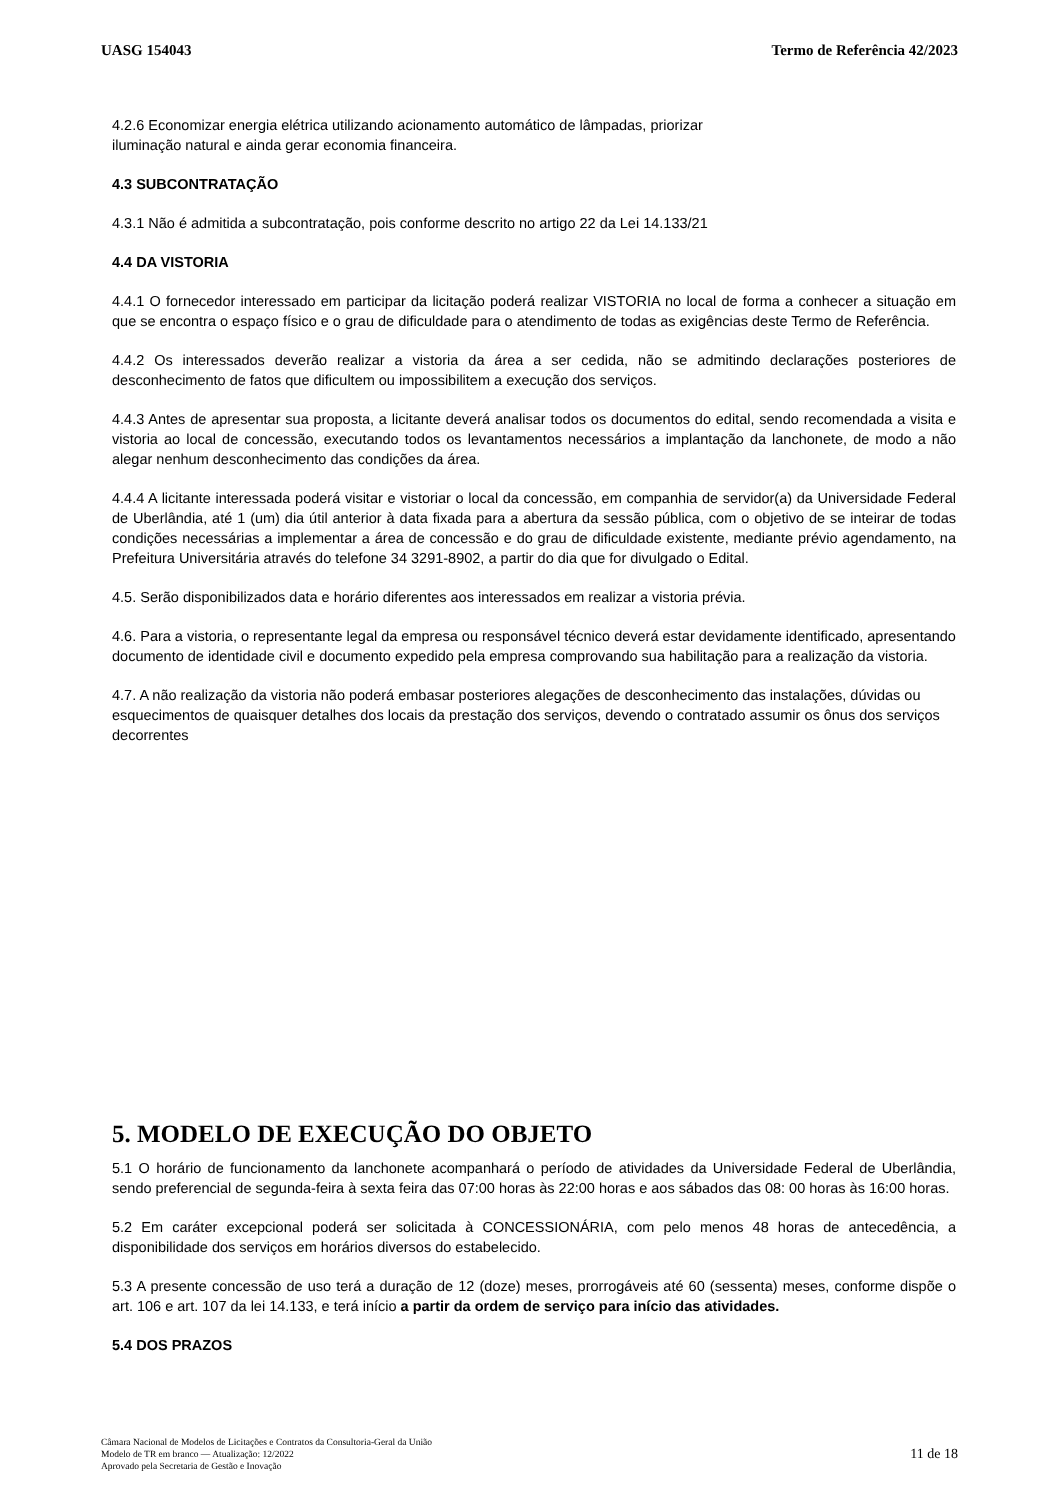UASG 154043 Termo de Referência 42/2023
4.2.6 Economizar energia elétrica utilizando acionamento automático de lâmpadas, priorizar
iluminação natural e ainda gerar economia financeira.
4.3 SUBCONTRATAÇÃO
4.3.1 Não é admitida a subcontratação, pois conforme descrito no artigo 22 da Lei 14.133/21
4.4 DA VISTORIA
4.4.1 O fornecedor interessado em participar da licitação poderá realizar VISTORIA no local de forma a conhecer a situação em que se encontra o espaço físico e o grau de dificuldade para o atendimento de todas as exigências deste Termo de Referência.
4.4.2 Os interessados deverão realizar a vistoria da área a ser cedida, não se admitindo declarações posteriores de desconhecimento de fatos que dificultem ou impossibilitem a execução dos serviços.
4.4.3 Antes de apresentar sua proposta, a licitante deverá analisar todos os documentos do edital, sendo recomendada a visita e vistoria ao local de concessão, executando todos os levantamentos necessários a implantação da lanchonete, de modo a não alegar nenhum desconhecimento das condições da área.
4.4.4 A licitante interessada poderá visitar e vistoriar o local da concessão, em companhia de servidor(a) da Universidade Federal de Uberlândia, até 1 (um) dia útil anterior à data fixada para a abertura da sessão pública, com o objetivo de se inteirar de todas condições necessárias a implementar a área de concessão e do grau de dificuldade existente, mediante prévio agendamento, na Prefeitura Universitária através do telefone 34 3291-8902, a partir do dia que for divulgado o Edital.
4.5. Serão disponibilizados data e horário diferentes aos interessados em realizar a vistoria prévia.
4.6. Para a vistoria, o representante legal da empresa ou responsável técnico deverá estar devidamente identificado, apresentando documento de identidade civil e documento expedido pela empresa comprovando sua habilitação para a realização da vistoria.
4.7. A não realização da vistoria não poderá embasar posteriores alegações de desconhecimento das instalações, dúvidas ou esquecimentos de quaisquer detalhes dos locais da prestação dos serviços, devendo o contratado assumir os ônus dos serviços decorrentes
5. MODELO DE EXECUÇÃO DO OBJETO
5.1 O horário de funcionamento da lanchonete acompanhará o período de atividades da Universidade Federal de Uberlândia, sendo preferencial de segunda-feira à sexta feira das 07:00 horas às 22:00 horas e aos sábados das 08: 00 horas às 16:00 horas.
5.2 Em caráter excepcional poderá ser solicitada à CONCESSIONÁRIA, com pelo menos 48 horas de antecedência, a disponibilidade dos serviços em horários diversos do estabelecido.
5.3 A presente concessão de uso terá a duração de 12 (doze) meses, prorrogáveis até 60 (sessenta) meses, conforme dispõe o art. 106 e art. 107 da lei 14.133, e terá início a partir da ordem de serviço para início das atividades.
5.4 DOS PRAZOS
Câmara Nacional de Modelos de Licitações e Contratos da Consultoria-Geral da União
Modelo de TR em branco — Atualização: 12/2022
Aprovado pela Secretaria de Gestão e Inovação
11 de 18